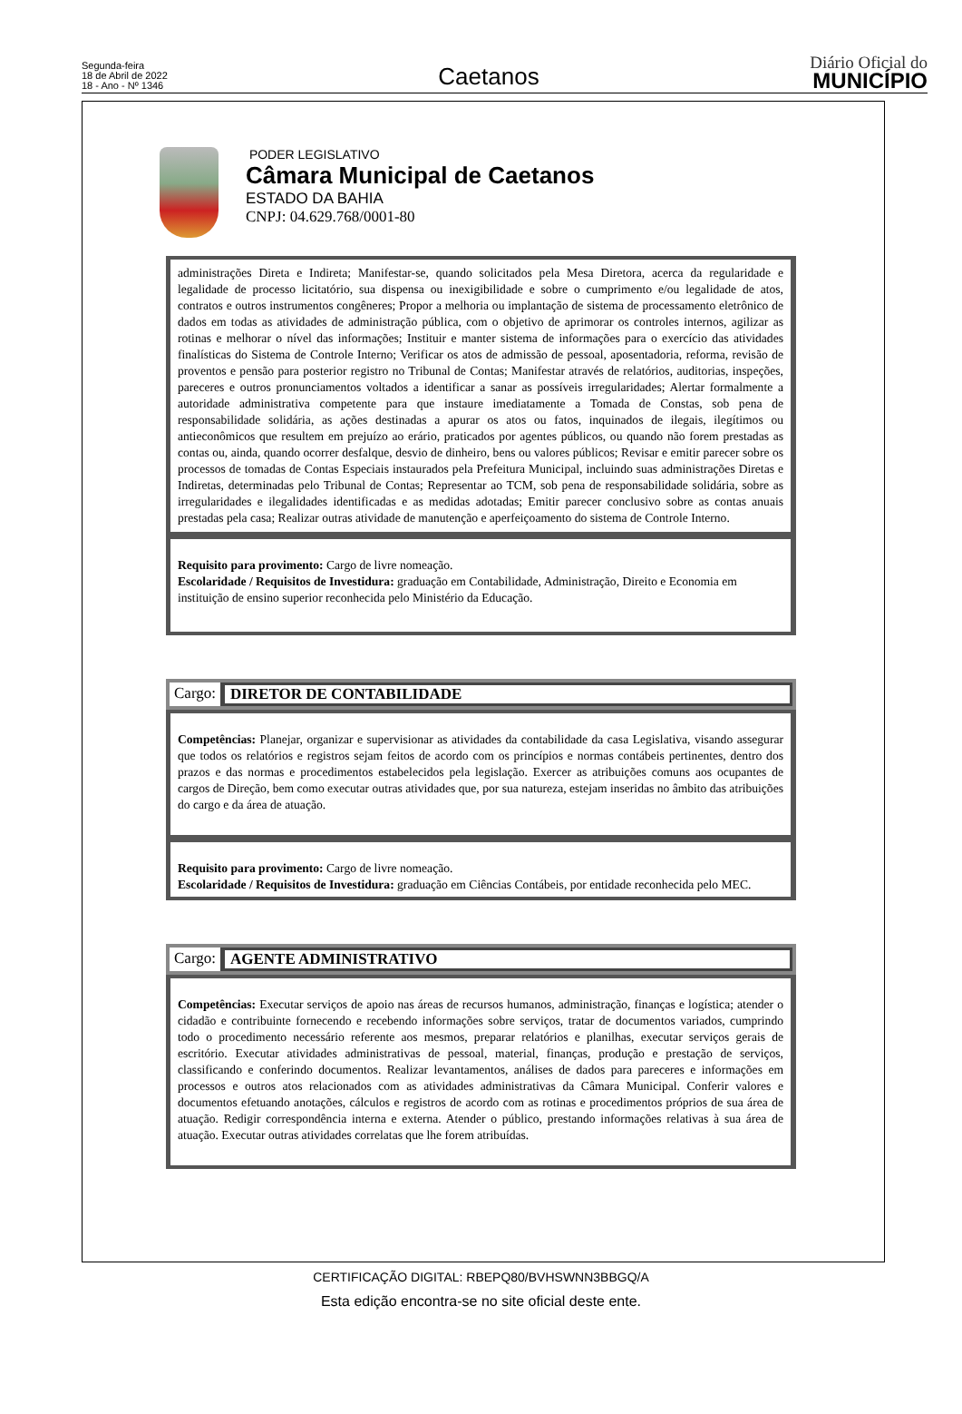Segunda-feira
18 de Abril de 2022
18 - Ano - Nº 1346
Caetanos
Diário Oficial do
MUNICÍPIO
PODER LEGISLATIVO
Câmara Municipal de Caetanos
ESTADO DA BAHIA
CNPJ: 04.629.768/0001-80
administrações Direta e Indireta; Manifestar-se, quando solicitados pela Mesa Diretora, acerca da regularidade e legalidade de processo licitatório, sua dispensa ou inexigibilidade e sobre o cumprimento e/ou legalidade de atos, contratos e outros instrumentos congêneres; Propor a melhoria ou implantação de sistema de processamento eletrônico de dados em todas as atividades de administração pública, com o objetivo de aprimorar os controles internos, agilizar as rotinas e melhorar o nível das informações; Instituir e manter sistema de informações para o exercício das atividades finalísticas do Sistema de Controle Interno; Verificar os atos de admissão de pessoal, aposentadoria, reforma, revisão de proventos e pensão para posterior registro no Tribunal de Contas; Manifestar através de relatórios, auditorias, inspeções, pareceres e outros pronunciamentos voltados a identificar a sanar as possíveis irregularidades; Alertar formalmente a autoridade administrativa competente para que instaure imediatamente a Tomada de Constas, sob pena de responsabilidade solidária, as ações destinadas a apurar os atos ou fatos, inquinados de ilegais, ilegítimos ou antieconômicos que resultem em prejuízo ao erário, praticados por agentes públicos, ou quando não forem prestadas as contas ou, ainda, quando ocorrer desfalque, desvio de dinheiro, bens ou valores públicos; Revisar e emitir parecer sobre os processos de tomadas de Contas Especiais instaurados pela Prefeitura Municipal, incluindo suas administrações Diretas e Indiretas, determinadas pelo Tribunal de Contas; Representar ao TCM, sob pena de responsabilidade solidária, sobre as irregularidades e ilegalidades identificadas e as medidas adotadas; Emitir parecer conclusivo sobre as contas anuais prestadas pela casa; Realizar outras atividade de manutenção e aperfeiçoamento do sistema de Controle Interno.
Requisito para provimento: Cargo de livre nomeação.
Escolaridade / Requisitos de Investidura: graduação em Contabilidade, Administração, Direito e Economia em instituição de ensino superior reconhecida pelo Ministério da Educação.
Cargo: DIRETOR DE CONTABILIDADE
Competências: Planejar, organizar e supervisionar as atividades da contabilidade da casa Legislativa, visando assegurar que todos os relatórios e registros sejam feitos de acordo com os princípios e normas contábeis pertinentes, dentro dos prazos e das normas e procedimentos estabelecidos pela legislação. Exercer as atribuições comuns aos ocupantes de cargos de Direção, bem como executar outras atividades que, por sua natureza, estejam inseridas no âmbito das atribuições do cargo e da área de atuação.
Requisito para provimento: Cargo de livre nomeação.
Escolaridade / Requisitos de Investidura: graduação em Ciências Contábeis, por entidade reconhecida pelo MEC.
Cargo: AGENTE ADMINISTRATIVO
Competências: Executar serviços de apoio nas áreas de recursos humanos, administração, finanças e logística; atender o cidadão e contribuinte fornecendo e recebendo informações sobre serviços, tratar de documentos variados, cumprindo todo o procedimento necessário referente aos mesmos, preparar relatórios e planilhas, executar serviços gerais de escritório. Executar atividades administrativas de pessoal, material, finanças, produção e prestação de serviços, classificando e conferindo documentos. Realizar levantamentos, análises de dados para pareceres e informações em processos e outros atos relacionados com as atividades administrativas da Câmara Municipal. Conferir valores e documentos efetuando anotações, cálculos e registros de acordo com as rotinas e procedimentos próprios de sua área de atuação. Redigir correspondência interna e externa. Atender o público, prestando informações relativas à sua área de atuação. Executar outras atividades correlatas que lhe forem atribuídas.
CERTIFICAÇÃO DIGITAL: RBEPQ80/BVHSWNN3BBGQ/A
Esta edição encontra-se no site oficial deste ente.